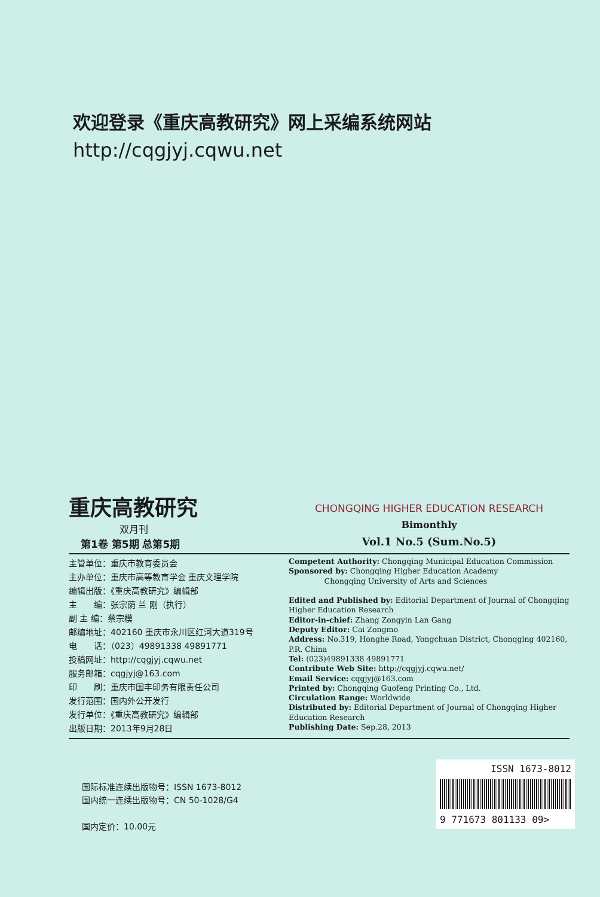欢迎登录《重庆高教研究》网上采编系统网站
http://cqgjyj.cqwu.net
重庆高教研究
双月刊
第1卷 第5期 总第5期
CHONGQING HIGHER EDUCATION RESEARCH
Bimonthly
Vol.1 No.5 (Sum.No.5)
主管单位：重庆市教育委员会
主办单位：重庆市高等教育学会 重庆文理学院
编辑出版：《重庆高教研究》编辑部
主　　编：张宗荫 兰 刚（执行）
副 主 编：蔡宗模
邮编地址：402160 重庆市永川区红河大道319号
电　　话：（023）49891338 49891771
投稿网址：http://cqgjyj.cqwu.net
服务邮箱：cqgjyj@163.com
印　　刷：重庆市国丰印务有限责任公司
发行范围：国内外公开发行
发行单位：《重庆高教研究》编辑部
出版日期：2013年9月28日
Competent Authority: Chongqing Municipal Education Commission
Sponsored by: Chongqing Higher Education Academy
Chongqing University of Arts and Sciences
Edited and Published by: Editorial Department of Journal of Chongqing Higher Education Research
Editor-in-chief: Zhang Zongyin Lan Gang
Deputy Editor: Cai Zongmo
Address: No.319, Honghe Road, Yongchuan District, Chonqging 402160, P.R. China
Tel: (023)49891338 49891771
Contribute Web Site: http://cqgjyj.cqwu.net/
Email Service: cqgjyj@163.com
Printed by: Chongqing Guofeng Printing Co., Ltd.
Circulation Range: Worldwide
Distributed by: Editorial Department of Journal of Chongqing Higher Education Research
Publishing Date: Sep.28, 2013
国际标准连续出版物号：ISSN 1673-8012
国内统一连续出版物号：CN 50-1028/G4
国内定价：10.00元
ISSN 1673-8012
9 771673 801133 09>